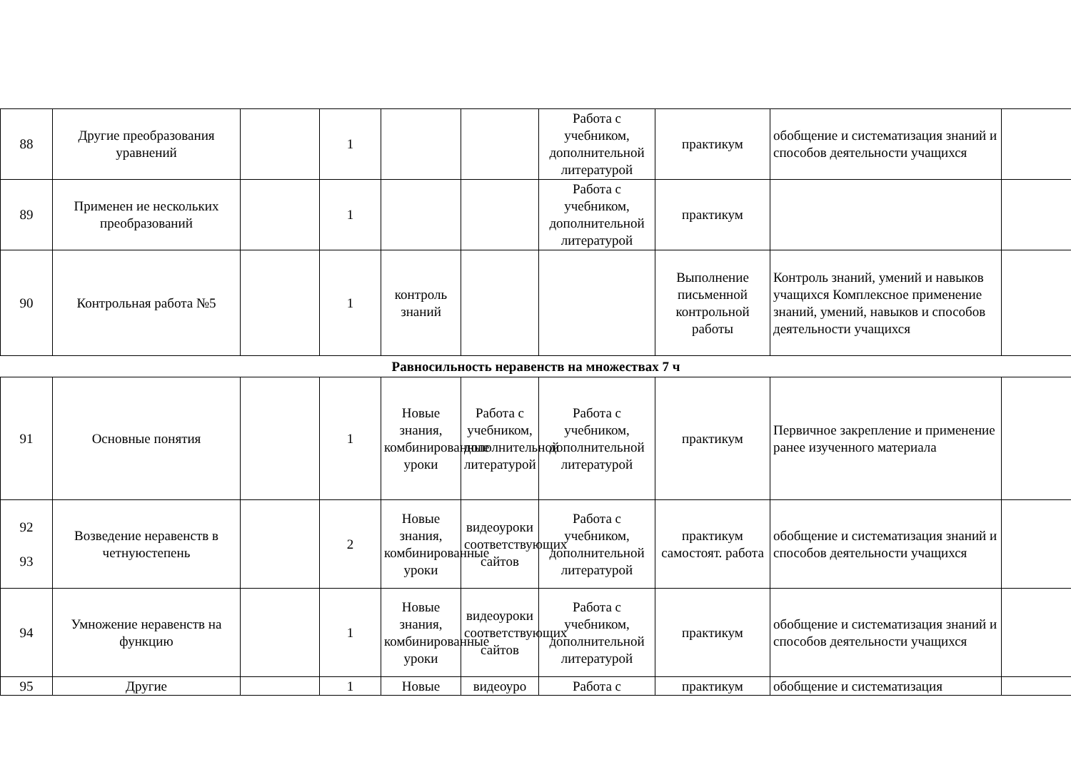| 88 | Другие преобразования уравнений | | 1 | | | Работа с учебником, дополнительной литературой | практикум | обобщение и систематизация знаний и способов деятельности учащихся | |
| 89 | Применен ие нескольких преобразований | | 1 | | | Работа с учебником, дополнительной литературой | практикум | | |
| 90 | Контрольная работа №5 | | 1 | контроль знаний | | | Выполнение письменной контрольной работы | Контроль знаний, умений и навыков учащихся Комплексное применение знаний, умений, навыков и способов деятельности учащихся | |
| Равносильность неравенств на множествах 7 ч | | | | | | | | | |
| 91 | Основные понятия | | 1 | Новые знания, комбинированные уроки | Работа с учебником, дополнительной литературой | Работа с учебником, дополнительной литературой | практикум | Первичное закрепление и применение ранее изученного материала | |
| 92 93 | Возведение неравенств в четнуюстепень | | 2 | Новые знания, комбинированные уроки | видеоуроки соответствующих сайтов | Работа с учебником, дополнительной литературой | практикум самостоят. работа | обобщение и систематизация знаний и способов деятельности учащихся | |
| 94 | Умножение неравенств на функцию | | 1 | Новые знания, комбинированные уроки | видеоуроки соответствующих сайтов | Работа с учебником, дополнительной литературой | практикум | обобщение и систематизация знаний и способов деятельности учащихся | |
| 95 | Другие | | 1 | Новые | видеоуро | Работа с | практикум | обобщение и систематизация | |